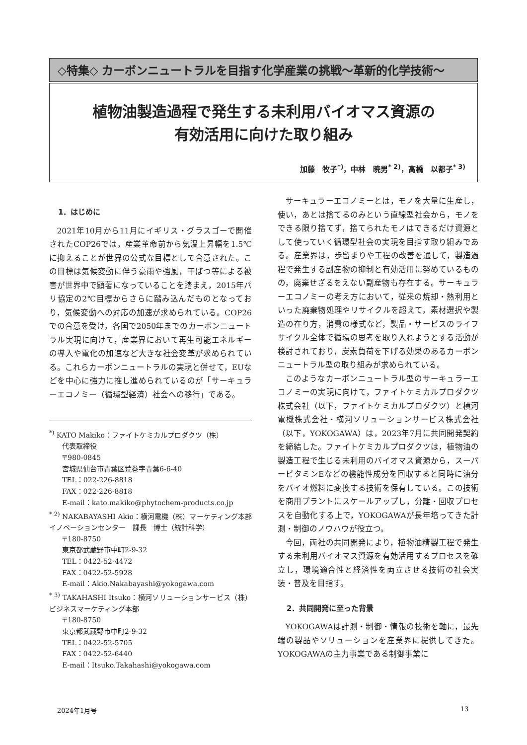◇特集◇ カーボンニュートラルを目指す化学産業の挑戦～革新的化学技術～
植物油製造過程で発生する未利用バイオマス資源の
有効活用に向けた取り組み
加藤　牧子<sup>*)</sup>，中林　暁男<sup>* 2)</sup>，高橋　以都子<sup>* 3)</sup>
1．はじめに
2021年10月から11月にイギリス・グラスゴーで開催されたCOP26では，産業革命前から気温上昇幅を1.5℃に抑えることが世界の公式な目標として合意された。この目標は気候変動に伴う豪雨や強風，干ばつ等による被害が世界中で顕著になっていることを踏まえ，2015年パリ協定の2℃目標からさらに踏み込んだものとなっており，気候変動への対応の加速が求められている。COP26での合意を受け，各国で2050年までのカーボンニュートラル実現に向けて，産業界において再生可能エネルギーの導入や電化の加速など大きな社会変革が求められている。これらカーボンニュートラルの実現と併せて，EUなどを中心に強力に推し進められているのが「サーキュラーエコノミー（循環型経済）社会への移行」である。
<sup>*)</sup> KATO Makiko：ファイトケミカルプロダクツ（株）
代表取締役
〒980-0845
宮城県仙台市青葉区荒巻字青葉6-6-40
TEL：022-226-8818
FAX：022-226-8818
E-mail：kato.makiko@phytochem-products.co.jp
<sup>* 2)</sup> NAKABAYASHI Akio：横河電機（株）マーケティング本部イノベーションセンター　課長　博士（統計科学）
〒180-8750
東京都武蔵野市中町2-9-32
TEL：0422-52-4472
FAX：0422-52-5928
E-mail：Akio.Nakabayashi@yokogawa.com
<sup>* 3)</sup> TAKAHASHI Itsuko：横河ソリューションサービス（株）ビジネスマーケティング本部
〒180-8750
東京都武蔵野市中町2-9-32
TEL：0422-52-5705
FAX：0422-52-6440
E-mail：Itsuko.Takahashi@yokogawa.com
サーキュラーエコノミーとは，モノを大量に生産し，使い，あとは捨てるのみという直線型社会から，モノをできる限り捨てず，捨てられたモノはできるだけ資源として使っていく循環型社会の実現を目指す取り組みである。産業界は，歩留まりや工程の改善を通して，製造過程で発生する副産物の抑制と有効活用に努めているものの，廃棄せざるをえない副産物も存在する。サーキュラーエコノミーの考え方において，従来の焼却・熱利用といった廃棄物処理やリサイクルを超えて，素材選択や製造の在り方，消費の様式など，製品・サービスのライフサイクル全体で循環の思考を取り入れようとする活動が検討されており，炭素負荷を下げる効果のあるカーボンニュートラル型の取り組みが求められている。
このようなカーボンニュートラル型のサーキュラーエコノミーの実現に向けて，ファイトケミカルプロダクツ株式会社（以下，ファイトケミカルプロダクツ）と横河電機株式会社・横河ソリューションサービス株式会社（以下，YOKOGAWA）は，2023年7月に共同開発契約を締結した。ファイトケミカルプロダクツは，植物油の製造工程で生じる未利用のバイオマス資源から，スーパービタミンEなどの機能性成分を回収すると同時に油分をバイオ燃料に変換する技術を保有している。この技術を商用プラントにスケールアップし，分離・回収プロセスを自動化する上で，YOKOGAWAが長年培ってきた計測・制御のノウハウが役立つ。
今回，両社の共同開発により，植物油精製工程で発生する未利用バイオマス資源を有効活用するプロセスを確立し，環境適合性と経済性を両立させる技術の社会実装・普及を目指す。
2．共同開発に至った背景
YOKOGAWAは計測・制御・情報の技術を軸に，最先端の製品やソリューションを産業界に提供してきた。YOKOGAWAの主力事業である制御事業に
2024年1月号 13